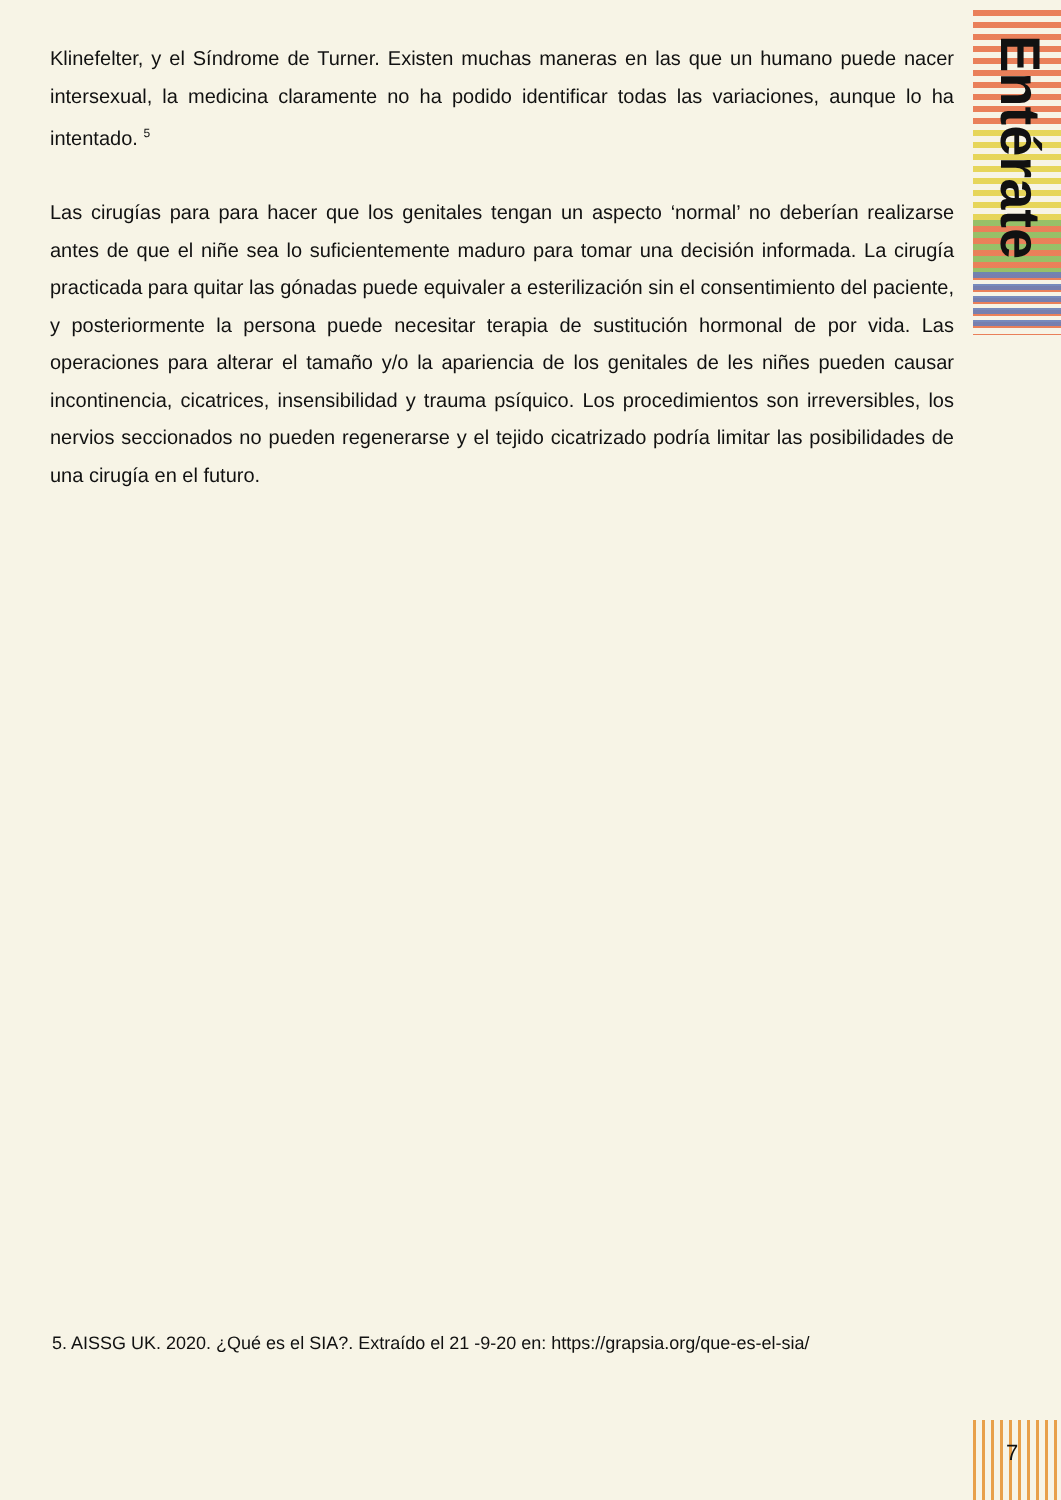Klinefelter, y el Síndrome de Turner. Existen muchas maneras en las que un humano puede nacer intersexual, la medicina claramente no ha podido identificar todas las variaciones, aunque lo ha intentado. <sup>5</sup>
Las cirugías para para hacer que los genitales tengan un aspecto ‘normal’ no deberían realizarse antes de que el niñe sea lo suficientemente maduro para tomar una decisión informada. La cirugía practicada para quitar las gónadas puede equivaler a esterilización sin el consentimiento del paciente, y posteriormente la persona puede necesitar terapia de sustitución hormonal de por vida. Las operaciones para alterar el tamaño y/o la apariencia de los genitales de les niñes pueden causar incontinencia, cicatrices, insensibilidad y trauma psíquico. Los procedimientos son irreversibles, los nervios seccionados no pueden regenerarse y el tejido cicatrizado podría limitar las posibilidades de una cirugía en el futuro.
Entérate
5. AISSG UK. 2020. ¿Qué es el SIA?. Extraído el 21 -9-20 en: https://grapsia.org/que-es-el-sia/
7